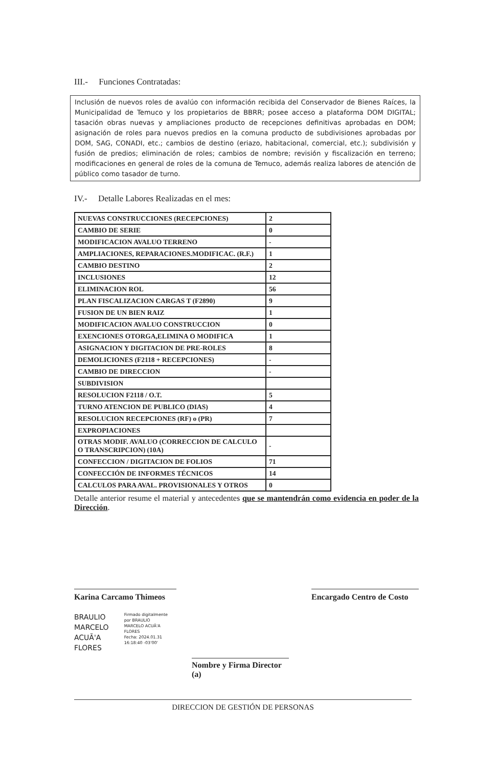III.- Funciones Contratadas:
Inclusión de nuevos roles de avalúo con información recibida del Conservador de Bienes Raíces, la Municipalidad de Temuco y los propietarios de BBRR; posee acceso a plataforma DOM DIGITAL; tasación obras nuevas y ampliaciones producto de recepciones definitivas aprobadas en DOM; asignación de roles para nuevos predios en la comuna producto de subdivisiones aprobadas por DOM, SAG, CONADI, etc.; cambios de destino (eriazo, habitacional, comercial, etc.); subdivisión y fusión de predios; eliminación de roles; cambios de nombre; revisión y fiscalización en terreno; modificaciones en general de roles de la comuna de Temuco, además realiza labores de atención de público como tasador de turno.
IV.- Detalle Labores Realizadas en el mes:
| NUEVAS CONSTRUCCIONES (RECEPCIONES) | 2 |
| CAMBIO DE SERIE | 0 |
| MODIFICACION AVALUO TERRENO | - |
| AMPLIACIONES, REPARACIONES.MODIFICAC. (R.F.) | 1 |
| CAMBIO DESTINO | 2 |
| INCLUSIONES | 12 |
| ELIMINACION ROL | 56 |
| PLAN FISCALIZACION CARGAS T (F2890) | 9 |
| FUSION DE UN BIEN RAIZ | 1 |
| MODIFICACION AVALUO CONSTRUCCION | 0 |
| EXENCIONES OTORGA,ELIMINA O MODIFICA | 1 |
| ASIGNACION Y DIGITACION DE PRE-ROLES | 8 |
| DEMOLICIONES (F2118 + RECEPCIONES) | - |
| CAMBIO DE DIRECCION | - |
| SUBDIVISION | |
| RESOLUCION F2118 / O.T. | 5 |
| TURNO ATENCION DE PUBLICO (DIAS) | 4 |
| RESOLUCION RECEPCIONES (RF) o (PR) | 7 |
| EXPROPIACIONES | |
| OTRAS MODIF. AVALUO (CORRECCION DE CALCULO O TRANSCRIPCION) (10A) | - |
| CONFECCION / DIGITACION DE FOLIOS | 71 |
| CONFECCIÓN DE INFORMES TÉCNICOS | 14 |
| CALCULOS PARA AVAL. PROVISIONALES Y OTROS | 0 |
Detalle anterior resume el material y antecedentes que se mantendrán como evidencia en poder de la Dirección.
Karina Carcamo Thimeos
Encargado Centro de Costo
BRAULIO
MARCELO
ACUÃ'A
FLORES
Firmado digitalmente
por BRAULIO
MARCELO ACUÃ'A
FLORES
Fecha: 2024.01.31
16:18:40 -03'00'
Nombre y Firma Director (a)
DIRECCION DE GESTIÓN DE PERSONAS